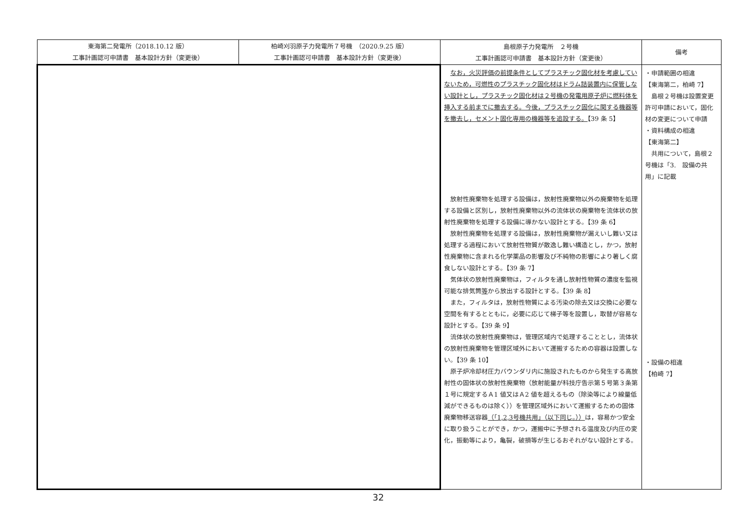| 東海第二発電所（2018.10.12 版） 工事計画認可申請書 基本設計方針（変更後） | 柏崎刈羽原子力発電所７号機 （2020.9.25 版） 工事計画認可申請書 基本設計方針（変更後） | 島根原子力発電所 ２号機 工事計画認可申請書 基本設計方針（変更後） | 備考 |
| --- | --- | --- | --- |
| | | なお，火災評価の前提条件としてプラスチック固化材を考慮していないため，可燃性のプラスチック固化材はドラム詰装置内に保管しない設計とし，プラスチック固化材は２号機の発電用原子炉に燃料体を挿入する前までに撤去する。今後，プラスチック固化に関する機器等を撤去し，セメント固化専用の機器等を追設する。 【39 条 5】 放射性廃棄物を処理する設備は，放射性廃棄物以外の廃棄物を処理する設備と区別し，放射性廃棄物以外の流体状の廃棄物を流体状の放射性廃棄物を処理する設備に導かない設計とする。【39 条 6】 放射性廃棄物を処理する設備は，放射性廃棄物が漏えいし難い又は処理する過程において放射性物質が散逸し難い構造とし，かつ，放射性廃棄物に含まれる化学薬品の影響及び不純物の影響により著しく腐食しない設計とする。【39 条 7】 気体状の放射性廃棄物は，フィルタを通し放射性物質の濃度を監視可能な排気筒 等 から放出する設計とする。【39 条 8】 また，フィルタは，放射性物質による汚染の除去又は交換に必要な空間を有するとともに，必要に応じて梯子等を設置し，取替が容易な設計とする。【39 条 9】 流体状の放射性廃棄物は，管理区域内で処理することとし，流体状の放射性廃棄物を管理区域外において運搬するための容器は設置しない。【39 条 10】 原子炉冷却材圧力バウンダリ内に施設されたものから発生する高放射性の固体状の放射性廃棄物（放射能量が科技庁告示第５号第３条第１号に規定するＡ1 値又はＡ2 値を超えるもの（除染等により線量低減ができるものは除く））を管理区域外において運搬するための固体廃棄物移送容器 （「1,2,3号機共用」（以下同じ。）） は，容易かつ安全に取り扱うことができ，かつ，運搬中に予想される温度及び内圧の変化，振動等により，亀裂，破損等が生じるおそれがない設計とする。 | ・申請範囲の相違 【東海第二，柏崎 7】 島根２号機は設置変更許可申請において，固化材の変更について申請 ・資料構成の相違 【東海第二】 共用について，島根２号機は「3. 設備の共用」に記載 ・設備の相違 【柏崎 7】 |
32